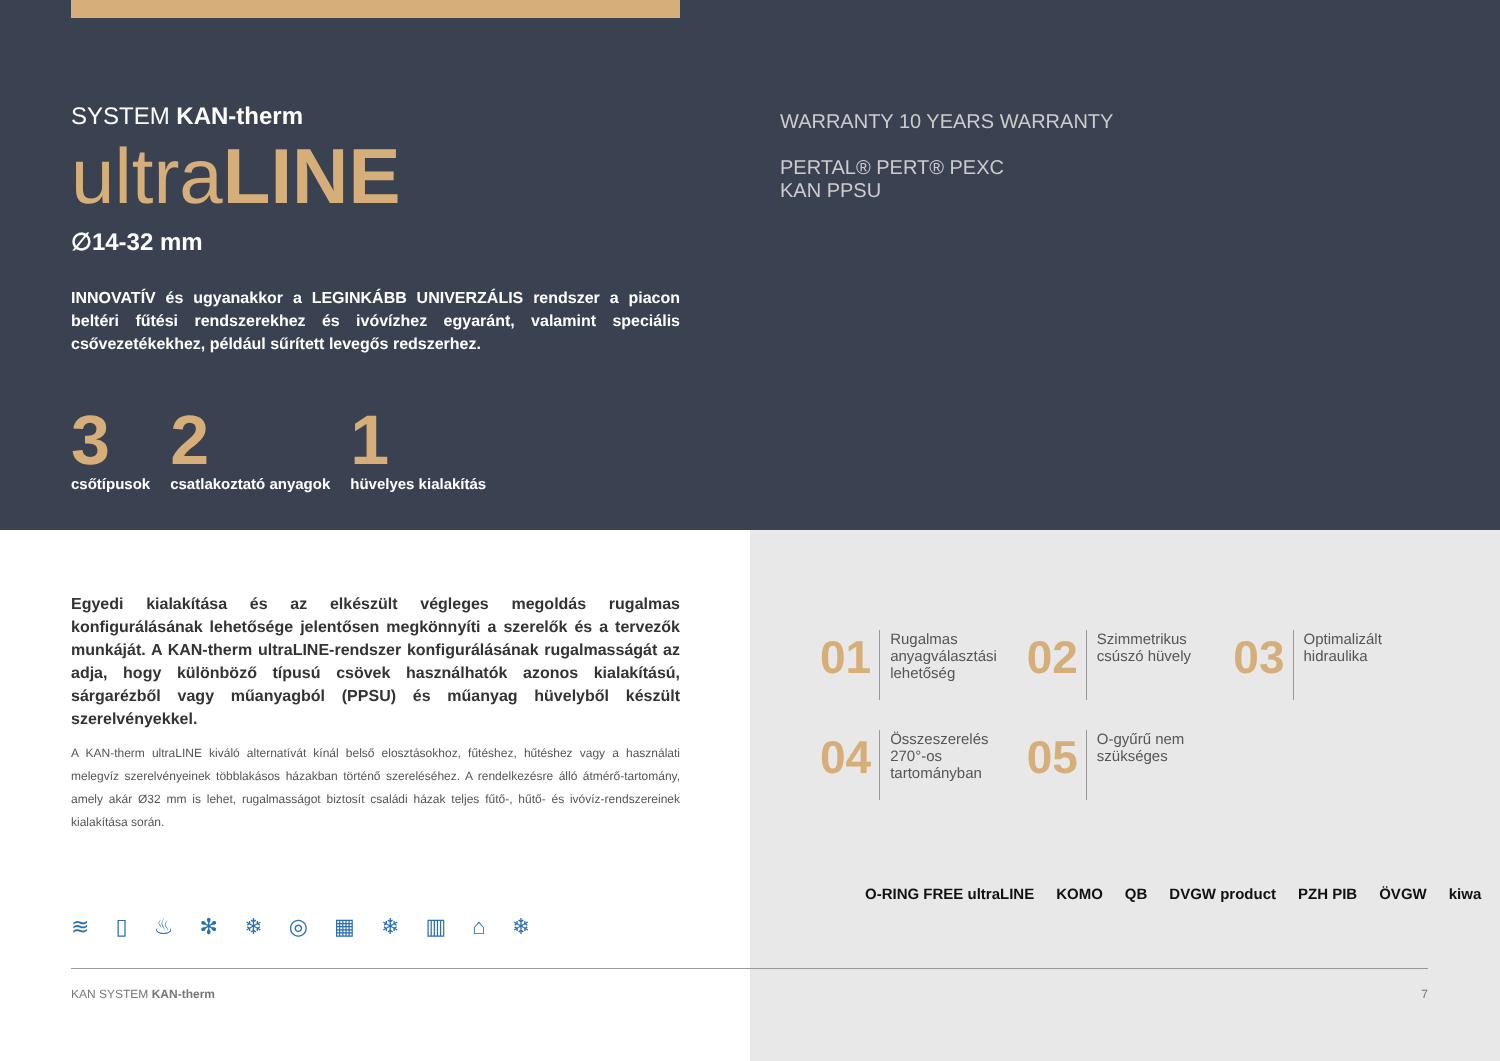SYSTEM KAN-therm
ultraLINE
∅14-32 mm
INNOVATÍV és ugyanakkor a LEGINKÁBB UNIVERZÁLIS rendszer a piacon beltéri fűtési rendszerekhez és ivóvízhez egyaránt, valamint speciális csővezetékekhez, például sűrített levegős redszerhez.
3
csőtípusok 2
csatlakoztató anyagok 1
hüvelyes kialakítás
Egyedi kialakítása és az elkészült végleges megoldás rugalmas konfigurálásának lehetősége jelentősen megkönnyíti a szerelők és a tervezők munkáját. A KAN-therm ultraLINE-rendszer konfigurálásának rugalmasságát az adja, hogy különböző típusú csövek használhatók azonos kialakítású, sárgarézből vagy műanyagból (PPSU) és műanyag hüvelyből készült szerelvényekkel.
A KAN-therm ultraLINE kiváló alternatívát kínál belső elosztásokhoz, fűtéshez, hűtéshez vagy a használati melegvíz szerelvényeinek többlakásos házakban történő szereléséhez. A rendelkezésre álló átmérő-tartomány, amely akár Ø32 mm is lehet, rugalmasságot biztosít családi házak teljes fűtő-, hűtő- és ivóvíz-rendszereinek kialakítása során.
≋ ▯ ♨ ✻ ❄ ◎ ▦ ❄ ▥ ⌂ ❄
WARRANTY 10 YEARS WARRANTY
PERTAL® PERT® PEXC
KAN PPSU
01 Rugalmas anyagválasztási lehetőség
02 Szimmetrikus csúszó hüvely
03 Optimalizált hidraulika
04 Összeszerelés 270°-os tartományban
05 O-gyűrű nem szükséges
O-RING FREE ultraLINE KOMO QB DVGW product PZH PIB ÖVGW kiwa
KAN SYSTEM KAN-therm 7